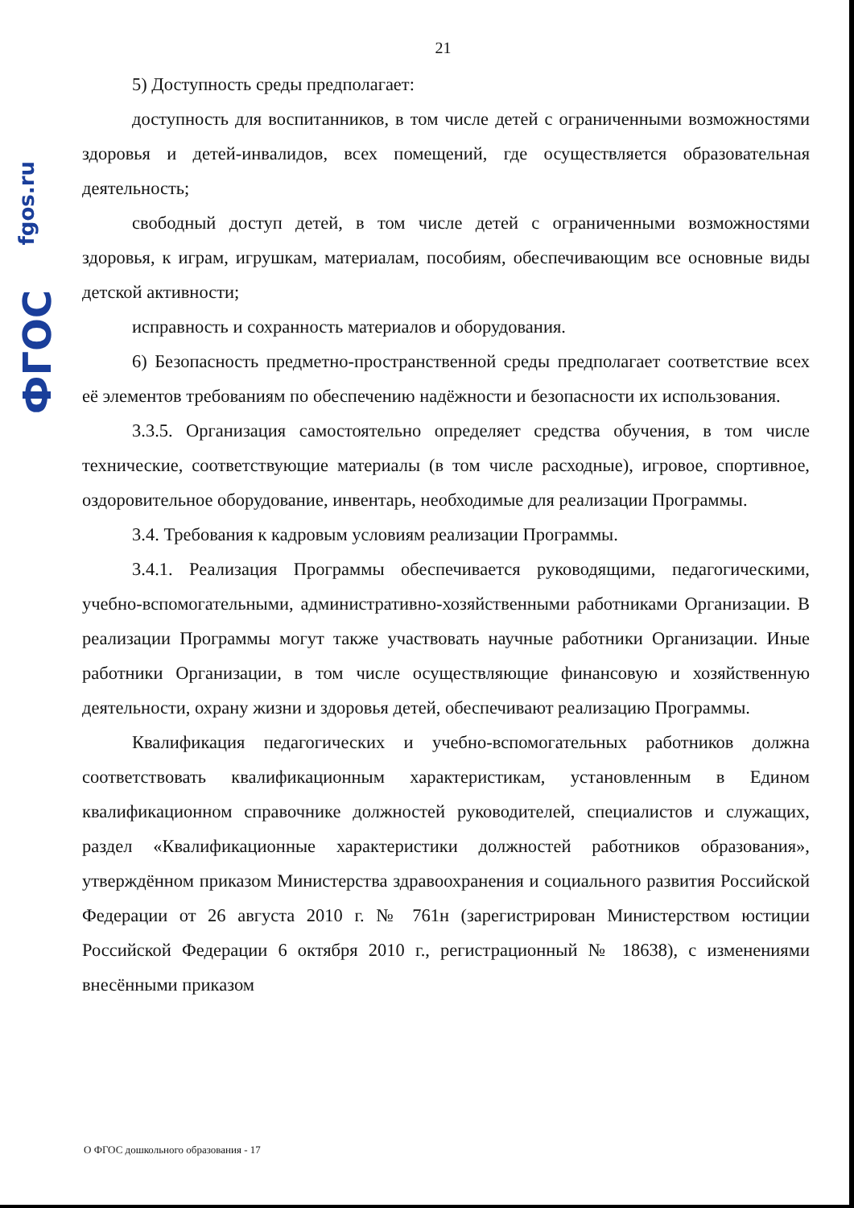fgos.ru
ФГОС
21
5) Доступность среды предполагает:
доступность для воспитанников, в том числе детей с ограниченными возможностями здоровья и детей-инвалидов, всех помещений, где осуществляется образовательная деятельность;
свободный доступ детей, в том числе детей с ограниченными возможностями здоровья, к играм, игрушкам, материалам, пособиям, обеспечивающим все основные виды детской активности;
исправность и сохранность материалов и оборудования.
6) Безопасность предметно-пространственной среды предполагает соответствие всех её элементов требованиям по обеспечению надёжности и безопасности их использования.
3.3.5. Организация самостоятельно определяет средства обучения, в том числе технические, соответствующие материалы (в том числе расходные), игровое, спортивное, оздоровительное оборудование, инвентарь, необходимые для реализации Программы.
3.4. Требования к кадровым условиям реализации Программы.
3.4.1. Реализация Программы обеспечивается руководящими, педагогическими, учебно-вспомогательными, административно-хозяйственными работниками Организации. В реализации Программы могут также участвовать научные работники Организации. Иные работники Организации, в том числе осуществляющие финансовую и хозяйственную деятельности, охрану жизни и здоровья детей, обеспечивают реализацию Программы.
Квалификация педагогических и учебно-вспомогательных работников должна соответствовать квалификационным характеристикам, установленным в Едином квалификационном справочнике должностей руководителей, специалистов и служащих, раздел «Квалификационные характеристики должностей работников образования», утверждённом приказом Министерства здравоохранения и социального развития Российской Федерации от 26 августа 2010 г. № 761н (зарегистрирован Министерством юстиции Российской Федерации 6 октября 2010 г., регистрационный № 18638), с изменениями внесёнными приказом
О ФГОС дошкольного образования - 17